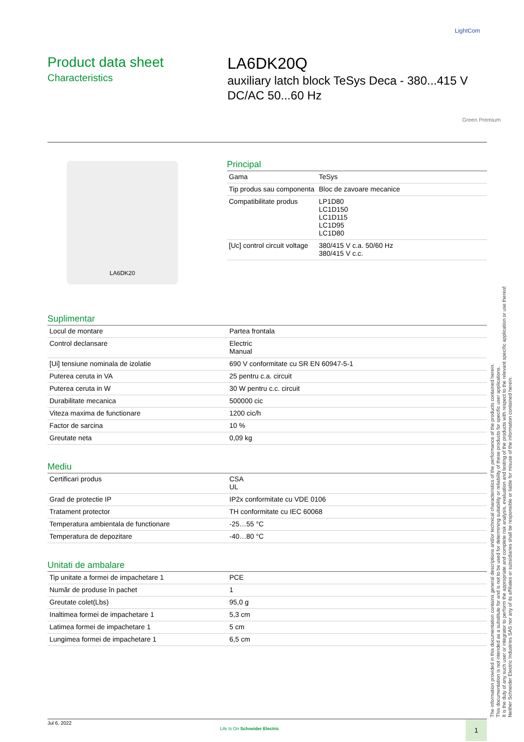LightCom
Product data sheet
Characteristics
LA6DK20Q
auxiliary latch block TeSys Deca - 380...415 V DC/AC 50...60 Hz
Green Premium
LA6DK20
Principal
| Gama | TeSys |
| Tip produs sau componenta | Bloc de zavoare mecanice |
| Compatibilitate produs | LP1D80 LC1D150 LC1D115 LC1D95 LC1D80 |
| [Uc] control circuit voltage | 380/415 V c.a. 50/60 Hz 380/415 V c.c. |
Suplimentar
| Locul de montare | Partea frontala |
| Control declansare | Electric Manual |
| [Ui] tensiune nominala de izolatie | 690 V conformitate cu SR EN 60947-5-1 |
| Puterea ceruta in VA | 25 pentru c.a. circuit |
| Puterea ceruta in W | 30 W pentru c.c. circuit |
| Durabilitate mecanica | 500000 cic |
| Viteza maxima de functionare | 1200 cic/h |
| Factor de sarcina | 10 % |
| Greutate neta | 0,09 kg |
Mediu
| Certificari produs | CSA UL |
| Grad de protectie IP | IP2x conformitate cu VDE 0106 |
| Tratament protector | TH conformitate cu IEC 60068 |
| Temperatura ambientala de functionare | -25…55 °C |
| Temperatura de depozitare | -40…80 °C |
Unitati de ambalare
| Tip unitate a formei de impachetare 1 | PCE |
| Număr de produse în pachet | 1 |
| Greutate colet(Lbs) | 95,0 g |
| Inaltimea formei de impachetare 1 | 5,3 cm |
| Latimea formei de impachetare 1 | 5 cm |
| Lungimea formei de impachetare 1 | 6,5 cm |
The information provided in this documentation contains general descriptions and/or technical characteristics of the performance of the products contained herein.
This documentation is not intended as a substitute for and is not to be used for determining suitability or reliability of these products for specific user applications.
It is the duty of any such user or integrator to perform the appropriate and complete risk analysis, evaluation and testing of the products with respect to the relevant specific application or use thereof.
Neither Schneider Electric Industries SAS nor any of its affiliates or subsidiaries shall be responsible or liable for misuse of the information contained herein.
Jul 6, 2022
Life Is On Schneider Electric
1